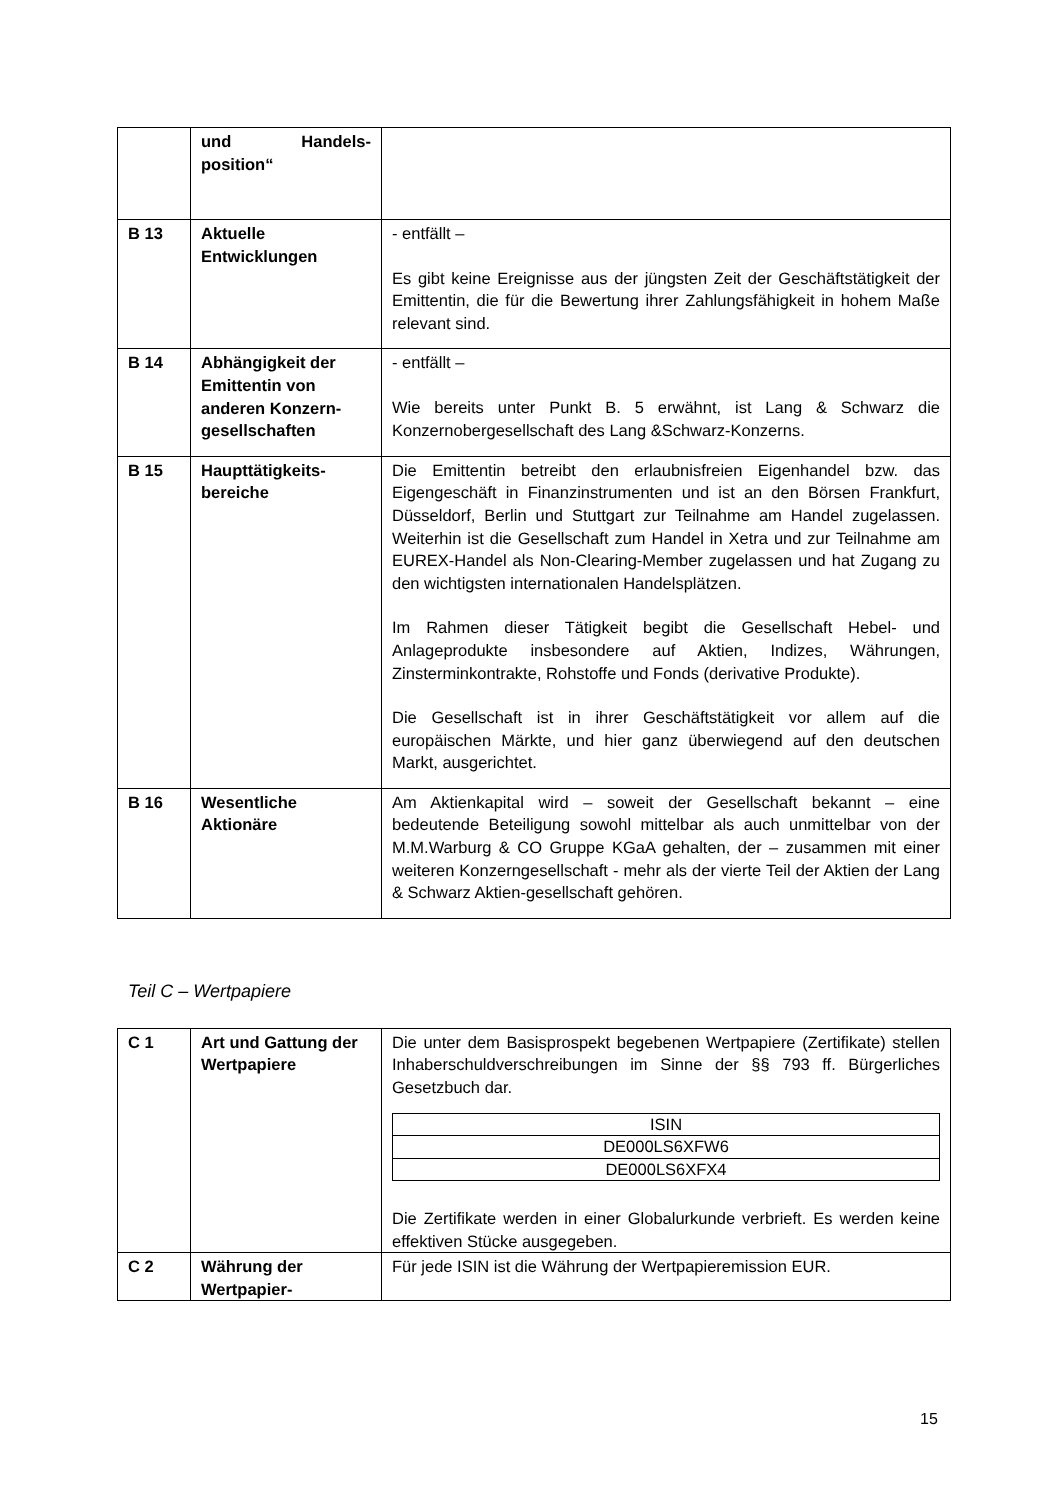| | und Handels-position“ | |
| B 13 | Aktuelle Entwicklungen | - entfällt – Es gibt keine Ereignisse aus der jüngsten Zeit der Geschäftstätigkeit der Emittentin, die für die Bewertung ihrer Zahlungsfähigkeit in hohem Maße relevant sind. |
| B 14 | Abhängigkeit der Emittentin von anderen Konzern-gesellschaften | - entfällt – Wie bereits unter Punkt B. 5 erwähnt, ist Lang & Schwarz die Konzernobergesellschaft des Lang &Schwarz-Konzerns. |
| B 15 | Haupttätigkeits-bereiche | Die Emittentin betreibt den erlaubnisfreien Eigenhandel bzw. das Eigengeschäft in Finanzinstrumenten und ist an den Börsen Frankfurt, Düsseldorf, Berlin und Stuttgart zur Teilnahme am Handel zugelassen. Weiterhin ist die Gesellschaft zum Handel in Xetra und zur Teilnahme am EUREX-Handel als Non-Clearing-Member zugelassen und hat Zugang zu den wichtigsten internationalen Handelsplätzen. Im Rahmen dieser Tätigkeit begibt die Gesellschaft Hebel- und Anlageprodukte insbesondere auf Aktien, Indizes, Währungen, Zinsterminkontrakte, Rohstoffe und Fonds (derivative Produkte). Die Gesellschaft ist in ihrer Geschäftstätigkeit vor allem auf die europäischen Märkte, und hier ganz überwiegend auf den deutschen Markt, ausgerichtet. |
| B 16 | Wesentliche Aktionäre | Am Aktienkapital wird – soweit der Gesellschaft bekannt – eine bedeutende Beteiligung sowohl mittelbar als auch unmittelbar von der M.M.Warburg & CO Gruppe KGaA gehalten, der – zusammen mit einer weiteren Konzerngesellschaft - mehr als der vierte Teil der Aktien der Lang & Schwarz Aktien-gesellschaft gehören. |
Teil C – Wertpapiere
| C 1 | Art und Gattung der Wertpapiere | Die unter dem Basisprospekt begebenen Wertpapiere (Zertifikate) stellen Inhaberschuldverschreibungen im Sinne der §§ 793 ff. Bürgerliches Gesetzbuch dar. / ISIN / / DE000LS6XFW6 / / DE000LS6XFX4 / Die Zertifikate werden in einer Globalurkunde verbrieft. Es werden keine effektiven Stücke ausgegeben. |
| C 2 | Währung der Wertpapier- | Für jede ISIN ist die Währung der Wertpapieremission EUR. |
15